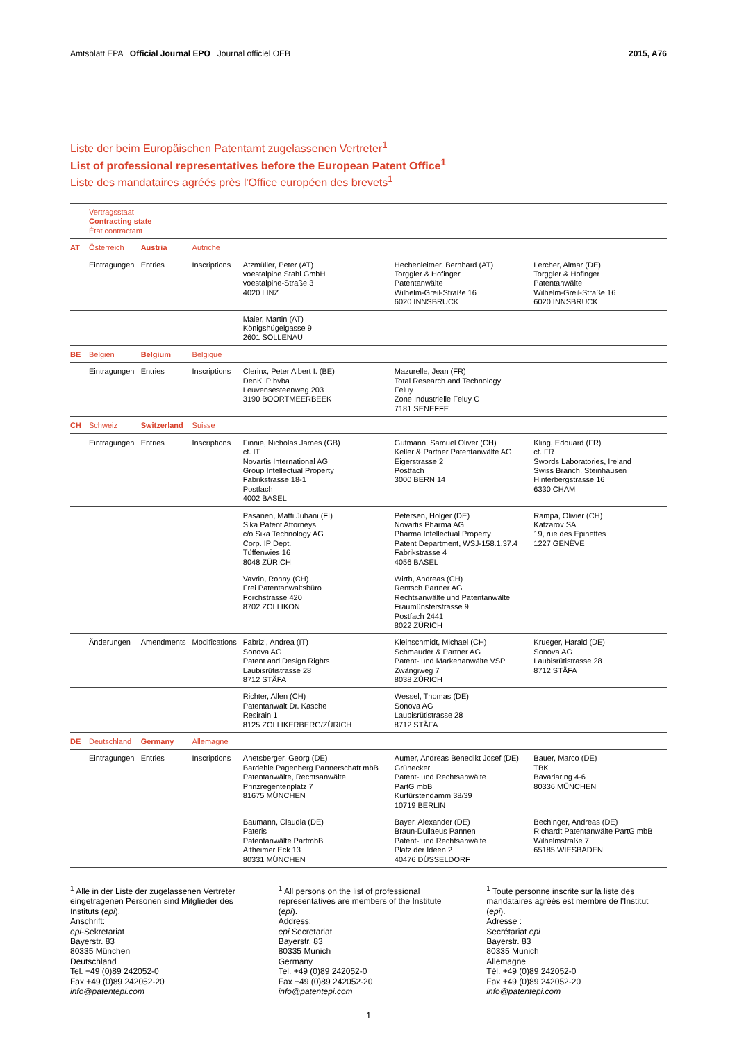Amtsblatt EPA Official Journal EPO Journal officiel OEB 2015, A76
Liste der beim Europäischen Patentamt zugelassenen Vertreter<sup>1</sup>
List of professional representatives before the European Patent Office<sup>1</sup>
Liste des mandataires agréés près l'Office européen des brevets<sup>1</sup>
| | Vertragsstaat Contracting state État contractant | | | | | |
| AT | Österreich | Austria | Autriche | | | |
| | Eintragungen | Entries | Inscriptions | Atzmüller, Peter (AT) voestalpine Stahl GmbH voestalpine-Straße 3 4020 LINZ | Hechenleitner, Bernhard (AT) Torggler & Hofinger Patentanwälte Wilhelm-Greil-Straße 16 6020 INNSBRUCK | Lercher, Almar (DE) Torggler & Hofinger Patentanwälte Wilhelm-Greil-Straße 16 6020 INNSBRUCK |
| | | | | Maier, Martin (AT) Königshügelgasse 9 2601 SOLLENAU | | |
| BE | Belgien | Belgium | Belgique | | | |
| | Eintragungen | Entries | Inscriptions | Clerinx, Peter Albert I. (BE) DenK iP bvba Leuvensesteenweg 203 3190 BOORTMEERBEEK | Mazurelle, Jean (FR) Total Research and Technology Feluy Zone Industrielle Feluy C 7181 SENEFFE | |
| CH | Schweiz | Switzerland | Suisse | | | |
| | Eintragungen | Entries | Inscriptions | Finnie, Nicholas James (GB) cf. IT Novartis International AG Group Intellectual Property Fabrikstrasse 18-1 Postfach 4002 BASEL | Gutmann, Samuel Oliver (CH) Keller & Partner Patentanwälte AG Eigerstrasse 2 Postfach 3000 BERN 14 | Kling, Edouard (FR) cf. FR Swords Laboratories, Ireland Swiss Branch, Steinhausen Hinterbergstrasse 16 6330 CHAM |
| | | | | Pasanen, Matti Juhani (FI) Sika Patent Attorneys c/o Sika Technology AG Corp. IP Dept. Tüffenwies 16 8048 ZÜRICH | Petersen, Holger (DE) Novartis Pharma AG Pharma Intellectual Property Patent Department, WSJ-158.1.37.4 Fabrikstrasse 4 4056 BASEL | Rampa, Olivier (CH) Katzarov SA 19, rue des Epinettes 1227 GENÈVE |
| | | | | Vavrin, Ronny (CH) Frei Patentanwaltsbüro Forchstrasse 420 8702 ZOLLIKON | Wirth, Andreas (CH) Rentsch Partner AG Rechtsanwälte und Patentanwälte Fraumünsterstrasse 9 Postfach 2441 8022 ZÜRICH | |
| | Änderungen | Amendments | Modifications | Fabrizi, Andrea (IT) Sonova AG Patent and Design Rights Laubisrütistrasse 28 8712 STÄFA | Kleinschmidt, Michael (CH) Schmauder & Partner AG Patent- und Markenanwälte VSP Zwängiweg 7 8038 ZÜRICH | Krueger, Harald (DE) Sonova AG Laubisrütistrasse 28 8712 STÄFA |
| | | | | Richter, Allen (CH) Patentanwalt Dr. Kasche Resirain 1 8125 ZOLLIKERBERG/ZÜRICH | Wessel, Thomas (DE) Sonova AG Laubisrütistrasse 28 8712 STÄFA | |
| DE | Deutschland | Germany | Allemagne | | | |
| | Eintragungen | Entries | Inscriptions | Anetsberger, Georg (DE) Bardehle Pagenberg Partnerschaft mbB Patentanwälte, Rechtsanwälte Prinzregentenplatz 7 81675 MÜNCHEN | Aumer, Andreas Benedikt Josef (DE) Grünecker Patent- und Rechtsanwälte PartG mbB Kurfürstendamm 38/39 10719 BERLIN | Bauer, Marco (DE) TBK Bavariaring 4-6 80336 MÜNCHEN |
| | | | | Baumann, Claudia (DE) Pateris Patentanwälte PartmbB Altheimer Eck 13 80331 MÜNCHEN | Bayer, Alexander (DE) Braun-Dullaeus Pannen Patent- und Rechtsanwälte Platz der Ideen 2 40476 DÜSSELDORF | Bechinger, Andreas (DE) Richardt Patentanwälte PartG mbB Wilhelmstraße 7 65185 WIESBADEN |
<sup>1</sup> Alle in der Liste der zugelassenen Vertreter eingetragenen Personen sind Mitglieder des Instituts (epi).
Anschrift:
epi-Sekretariat
Bayerstr. 83
80335 München
Deutschland
Tel. +49 (0)89 242052-0
Fax +49 (0)89 242052-20
info@patentepi.com
<sup>1</sup> All persons on the list of professional representatives are members of the Institute (epi).
Address:
epi Secretariat
Bayerstr. 83
80335 Munich
Germany
Tel. +49 (0)89 242052-0
Fax +49 (0)89 242052-20
info@patentepi.com
<sup>1</sup> Toute personne inscrite sur la liste des mandataires agréés est membre de l'Institut (epi).
Adresse :
Secrétariat epi
Bayerstr. 83
80335 Munich
Allemagne
Tél. +49 (0)89 242052-0
Fax +49 (0)89 242052-20
info@patentepi.com
1